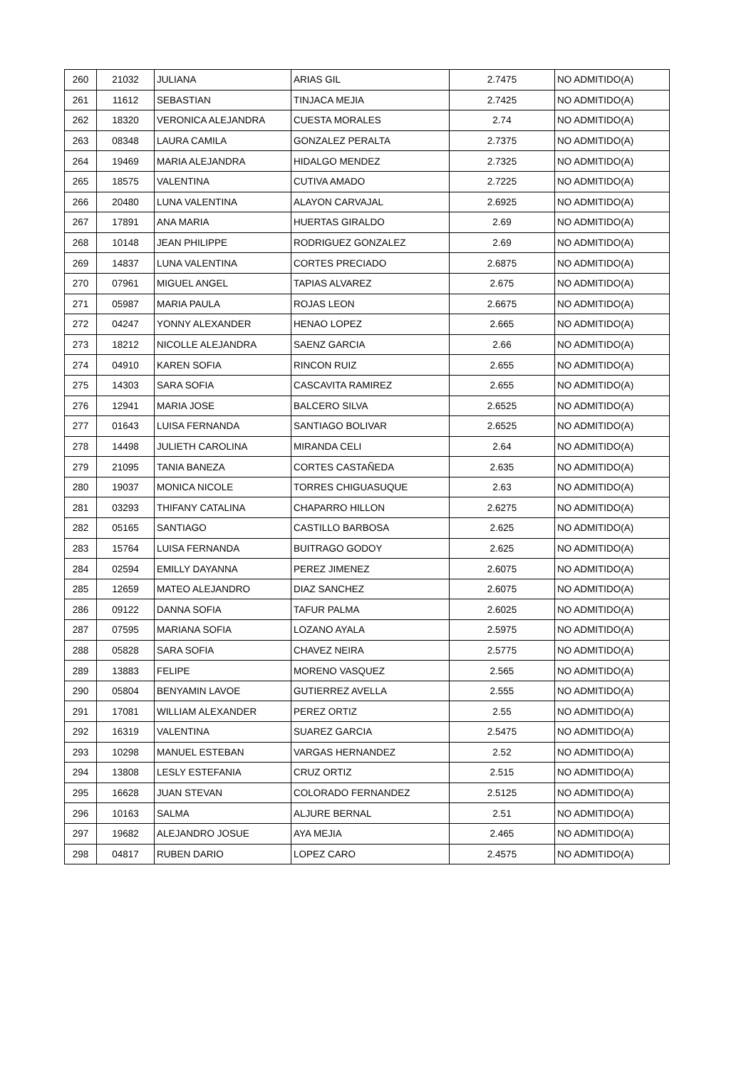| 260 | 21032 | JULIANA | ARIAS GIL | 2.7475 | NO ADMITIDO(A) |
| 261 | 11612 | SEBASTIAN | TINJACA MEJIA | 2.7425 | NO ADMITIDO(A) |
| 262 | 18320 | VERONICA ALEJANDRA | CUESTA MORALES | 2.74 | NO ADMITIDO(A) |
| 263 | 08348 | LAURA CAMILA | GONZALEZ PERALTA | 2.7375 | NO ADMITIDO(A) |
| 264 | 19469 | MARIA ALEJANDRA | HIDALGO MENDEZ | 2.7325 | NO ADMITIDO(A) |
| 265 | 18575 | VALENTINA | CUTIVA AMADO | 2.7225 | NO ADMITIDO(A) |
| 266 | 20480 | LUNA VALENTINA | ALAYON CARVAJAL | 2.6925 | NO ADMITIDO(A) |
| 267 | 17891 | ANA MARIA | HUERTAS GIRALDO | 2.69 | NO ADMITIDO(A) |
| 268 | 10148 | JEAN PHILIPPE | RODRIGUEZ GONZALEZ | 2.69 | NO ADMITIDO(A) |
| 269 | 14837 | LUNA VALENTINA | CORTES PRECIADO | 2.6875 | NO ADMITIDO(A) |
| 270 | 07961 | MIGUEL ANGEL | TAPIAS ALVAREZ | 2.675 | NO ADMITIDO(A) |
| 271 | 05987 | MARIA PAULA | ROJAS LEON | 2.6675 | NO ADMITIDO(A) |
| 272 | 04247 | YONNY ALEXANDER | HENAO LOPEZ | 2.665 | NO ADMITIDO(A) |
| 273 | 18212 | NICOLLE ALEJANDRA | SAENZ GARCIA | 2.66 | NO ADMITIDO(A) |
| 274 | 04910 | KAREN SOFIA | RINCON RUIZ | 2.655 | NO ADMITIDO(A) |
| 275 | 14303 | SARA SOFIA | CASCAVITA RAMIREZ | 2.655 | NO ADMITIDO(A) |
| 276 | 12941 | MARIA JOSE | BALCERO SILVA | 2.6525 | NO ADMITIDO(A) |
| 277 | 01643 | LUISA FERNANDA | SANTIAGO BOLIVAR | 2.6525 | NO ADMITIDO(A) |
| 278 | 14498 | JULIETH CAROLINA | MIRANDA CELI | 2.64 | NO ADMITIDO(A) |
| 279 | 21095 | TANIA BANEZA | CORTES CASTAÑEDA | 2.635 | NO ADMITIDO(A) |
| 280 | 19037 | MONICA NICOLE | TORRES CHIGUASUQUE | 2.63 | NO ADMITIDO(A) |
| 281 | 03293 | THIFANY CATALINA | CHAPARRO HILLON | 2.6275 | NO ADMITIDO(A) |
| 282 | 05165 | SANTIAGO | CASTILLO BARBOSA | 2.625 | NO ADMITIDO(A) |
| 283 | 15764 | LUISA FERNANDA | BUITRAGO GODOY | 2.625 | NO ADMITIDO(A) |
| 284 | 02594 | EMILLY DAYANNA | PEREZ JIMENEZ | 2.6075 | NO ADMITIDO(A) |
| 285 | 12659 | MATEO ALEJANDRO | DIAZ SANCHEZ | 2.6075 | NO ADMITIDO(A) |
| 286 | 09122 | DANNA SOFIA | TAFUR PALMA | 2.6025 | NO ADMITIDO(A) |
| 287 | 07595 | MARIANA SOFIA | LOZANO AYALA | 2.5975 | NO ADMITIDO(A) |
| 288 | 05828 | SARA SOFIA | CHAVEZ NEIRA | 2.5775 | NO ADMITIDO(A) |
| 289 | 13883 | FELIPE | MORENO VASQUEZ | 2.565 | NO ADMITIDO(A) |
| 290 | 05804 | BENYAMIN LAVOE | GUTIERREZ AVELLA | 2.555 | NO ADMITIDO(A) |
| 291 | 17081 | WILLIAM ALEXANDER | PEREZ ORTIZ | 2.55 | NO ADMITIDO(A) |
| 292 | 16319 | VALENTINA | SUAREZ GARCIA | 2.5475 | NO ADMITIDO(A) |
| 293 | 10298 | MANUEL ESTEBAN | VARGAS HERNANDEZ | 2.52 | NO ADMITIDO(A) |
| 294 | 13808 | LESLY ESTEFANIA | CRUZ ORTIZ | 2.515 | NO ADMITIDO(A) |
| 295 | 16628 | JUAN STEVAN | COLORADO FERNANDEZ | 2.5125 | NO ADMITIDO(A) |
| 296 | 10163 | SALMA | ALJURE BERNAL | 2.51 | NO ADMITIDO(A) |
| 297 | 19682 | ALEJANDRO JOSUE | AYA MEJIA | 2.465 | NO ADMITIDO(A) |
| 298 | 04817 | RUBEN DARIO | LOPEZ CARO | 2.4575 | NO ADMITIDO(A) |